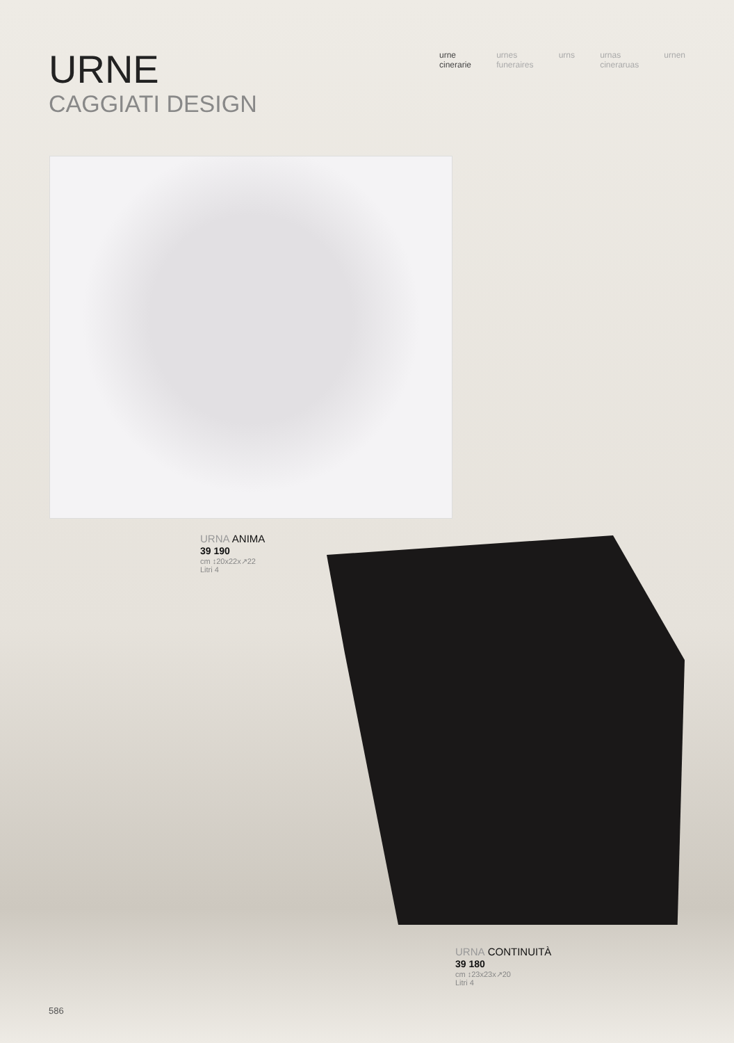URNE
CAGGIATI DESIGN
urne
cinerarie
urnes
funeraires
urns urnas
cineraruas
urnen
URNA ANIMA
39 190
cm ↕20x22x↗22
Litri 4
URNA CONTINUITÀ
39 180
cm ↕23x23x↗20
Litri 4
586